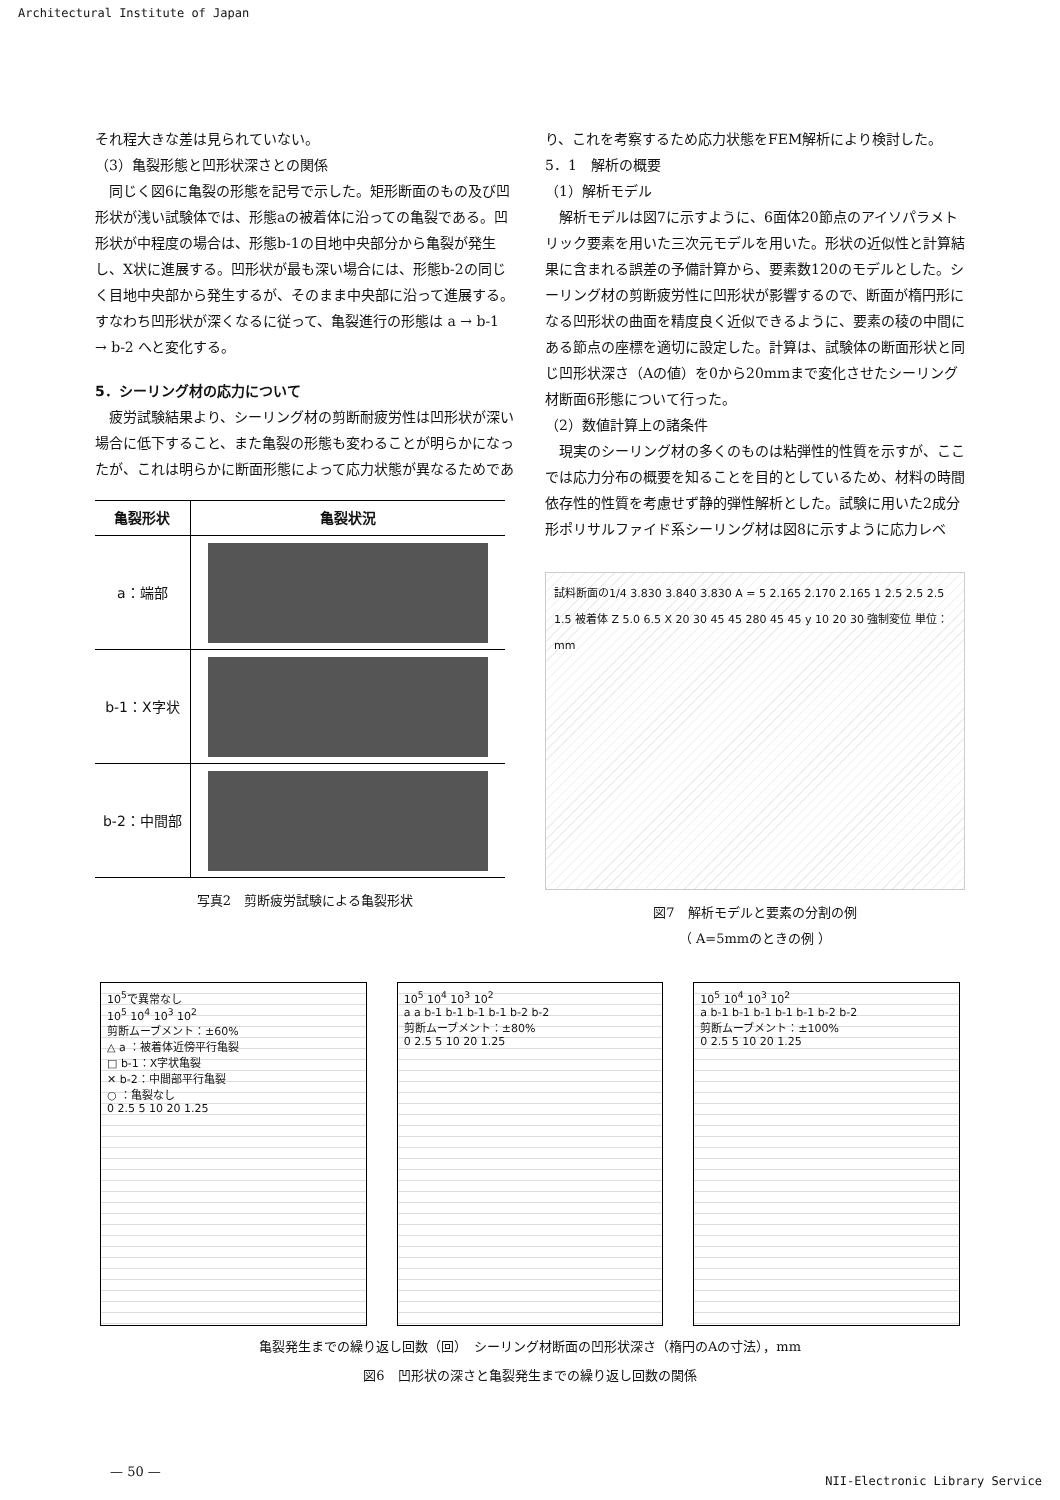Architectural Institute of Japan
それ程大きな差は見られていない。
（3）亀裂形態と凹形状深さとの関係
　同じく図6に亀裂の形態を記号で示した。矩形断面のもの及び凹形状が浅い試験体では、形態aの被着体に沿っての亀裂である。凹形状が中程度の場合は、形態b-1の目地中央部分から亀裂が発生し、X状に進展する。凹形状が最も深い場合には、形態b-2の同じく目地中央部から発生するが、そのまま中央部に沿って進展する。すなわち凹形状が深くなるに従って、亀裂進行の形態は a → b-1 → b-2 へと変化する。
5．シーリング材の応力について
　疲労試験結果より、シーリング材の剪断耐疲労性は凹形状が深い場合に低下すること、また亀裂の形態も変わることが明らかになったが、これは明らかに断面形態によって応力状態が異なるためであ
| 亀裂形状 | 亀裂状況 |
| --- | --- |
| a：端部 | |
| b-1：X字状 | |
| b-2：中間部 | |
写真2　剪断疲労試験による亀裂形状
り、これを考察するため応力状態をFEM解析により検討した。
5．1　解析の概要
（1）解析モデル
　解析モデルは図7に示すように、6面体20節点のアイソパラメトリック要素を用いた三次元モデルを用いた。形状の近似性と計算結果に含まれる誤差の予備計算から、要素数120のモデルとした。シーリング材の剪断疲労性に凹形状が影響するので、断面が楕円形になる凹形状の曲面を精度良く近似できるように、要素の稜の中間にある節点の座標を適切に設定した。計算は、試験体の断面形状と同じ凹形状深さ（Aの値）を0から20mmまで変化させたシーリング材断面6形態について行った。
（2）数値計算上の諸条件
　現実のシーリング材の多くのものは粘弾性的性質を示すが、ここでは応力分布の概要を知ることを目的としているため、材料の時間依存性的性質を考慮せず静的弾性解析とした。試験に用いた2成分形ポリサルファイド系シーリング材は図8に示すように応力レベ
試料断面の1/4 3.830 3.840 3.830 A = 5 2.165 2.170 2.165 1 2.5 2.5 2.5 1.5 被着体 Z 5.0 6.5 X 20 30 45 45 280 45 45 y 10 20 30 強制変位 単位：mm
図7　解析モデルと要素の分割の例
（ A=5mmのときの例 ）
10<sup>5</sup>で異常なし
10<sup>5</sup> 10<sup>4</sup> 10<sup>3</sup> 10<sup>2</sup>
剪断ムーブメント：±60%
△ a ：被着体近傍平行亀裂
□ b-1：X字状亀裂
✕ b-2：中間部平行亀裂
○ ：亀裂なし
0 2.5 5 10 20 1.25
10<sup>5</sup> 10<sup>4</sup> 10<sup>3</sup> 10<sup>2</sup>
a a b-1 b-1 b-1 b-1 b-2 b-2
剪断ムーブメント：±80%
0 2.5 5 10 20 1.25
10<sup>5</sup> 10<sup>4</sup> 10<sup>3</sup> 10<sup>2</sup>
a b-1 b-1 b-1 b-1 b-1 b-2 b-2
剪断ムーブメント：±100%
0 2.5 5 10 20 1.25
亀裂発生までの繰り返し回数（回）　シーリング材断面の凹形状深さ（楕円のAの寸法），mm
図6　凹形状の深さと亀裂発生までの繰り返し回数の関係
— 50 —
NII-Electronic Library Service